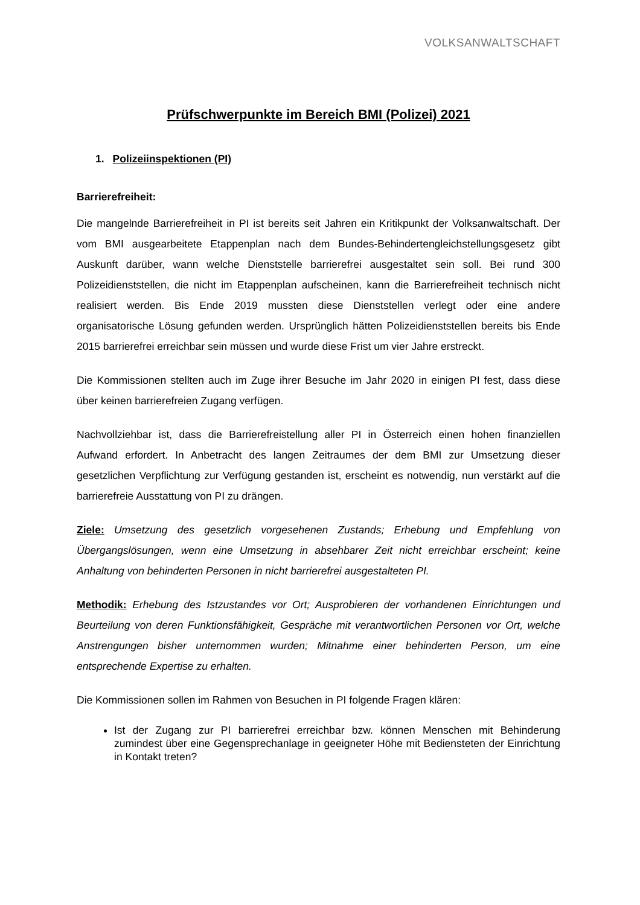VOLKSANWALTSCHAFT
Prüfschwerpunkte im Bereich BMI (Polizei) 2021
1. Polizeiinspektionen (PI)
Barrierefreiheit:
Die mangelnde Barrierefreiheit in PI ist bereits seit Jahren ein Kritikpunkt der Volksanwalt­schaft. Der vom BMI ausgearbeitete Etappenplan nach dem Bundes-Behindertengleichstellungsgesetz gibt Auskunft darüber, wann welche Dienststelle barriere­frei ausgestaltet sein soll. Bei rund 300 Polizeidienststellen, die nicht im Etappenplan auf­scheinen, kann die Barrierefreiheit technisch nicht realisiert werden. Bis Ende 2019 muss­ten diese Dienststellen verlegt oder eine andere organisatorische Lösung gefunden wer­den. Ursprünglich hätten Polizeidienststellen bereits bis Ende 2015 barrierefrei erreichbar sein müssen und wurde diese Frist um vier Jahre erstreckt.
Die Kommissionen stellten auch im Zuge ihrer Besuche im Jahr 2020 in einigen PI fest, dass diese über keinen barrierefreien Zugang verfügen.
Nachvollziehbar ist, dass die Barrierefreistellung aller PI in Österreich einen hohen finanzi­ellen Aufwand erfordert. In Anbetracht des langen Zeitraumes der dem BMI zur Umsetzung dieser gesetzlichen Verpflichtung zur Verfügung gestanden ist, erscheint es notwendig, nun verstärkt auf die barrierefreie Ausstattung von PI zu drängen.
Ziele: Umsetzung des gesetzlich vorgesehenen Zustands; Erhebung und Empfehlung von Übergangslösungen, wenn eine Umsetzung in absehbarer Zeit nicht erreichbar erscheint; keine Anhaltung von behinderten Personen in nicht barrierefrei ausgestalteten PI.
Methodik: Erhebung des Istzustandes vor Ort; Ausprobieren der vorhandenen Einrichtun­gen und Beurteilung von deren Funktionsfähigkeit, Gespräche mit verantwortlichen Perso­nen vor Ort, welche Anstrengungen bisher unternommen wurden; Mitnahme einer behin­derten Person, um eine entsprechende Expertise zu erhalten.
Die Kommissionen sollen im Rahmen von Besuchen in PI folgende Fragen klären:
Ist der Zugang zur PI barrierefrei erreichbar bzw. können Menschen mit Behinde­rung zumindest über eine Gegensprechanlage in geeigneter Höhe mit Bediensteten der Einrichtung in Kontakt treten?